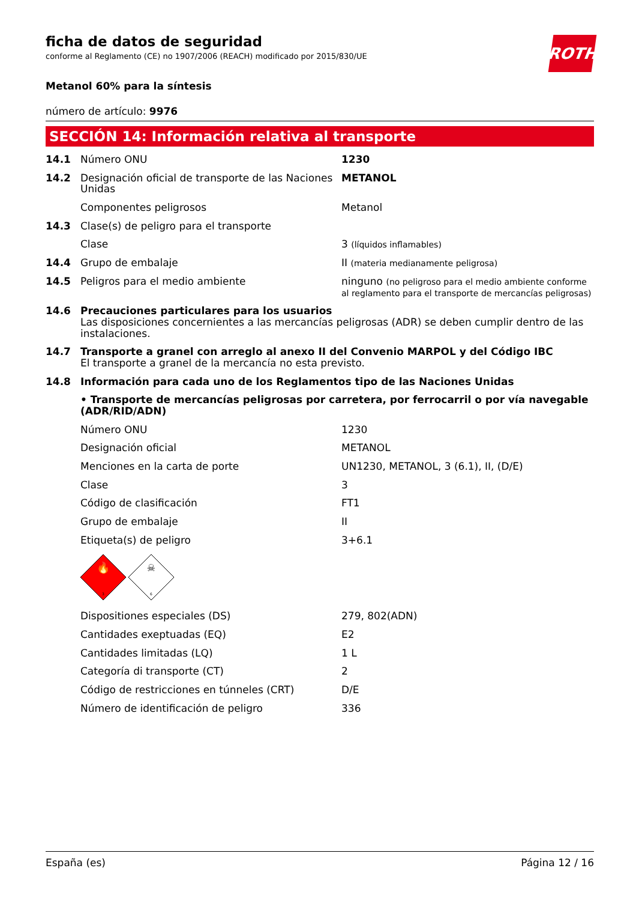ROTH
ficha de datos de seguridad
conforme al Reglamento (CE) no 1907/2006 (REACH) modificado por 2015/830/UE
Metanol 60% para la síntesis
número de artículo: 9976
SECCIÓN 14: Información relativa al transporte
| 14.1 | Número ONU | 1230 |
| 14.2 | Designación oficial de transporte de las Naciones Unidas | METANOL |
| | Componentes peligrosos | Metanol |
| 14.3 | Clase(s) de peligro para el transporte | |
| | Clase | 3 (líquidos inflamables) |
| 14.4 | Grupo de embalaje | II (materia medianamente peligrosa) |
| 14.5 | Peligros para el medio ambiente | ninguno (no peligroso para el medio ambiente conforme al reglamento para el transporte de mercancías peligrosas) |
| 14.6 | Precauciones particulares para los usuarios Las disposiciones concernientes a las mercancías peligrosas (ADR) se deben cumplir dentro de las instalaciones. | |
| 14.7 | Transporte a granel con arreglo al anexo II del Convenio MARPOL y del Código IBC El transporte a granel de la mercancía no esta previsto. | |
| 14.8 | Información para cada uno de los Reglamentos tipo de las Naciones Unidas | |
| | • Transporte de mercancías peligrosas por carretera, por ferrocarril o por vía navegable (ADR/RID/ADN) | |
| | Número ONU | 1230 |
| | Designación oficial | METANOL |
| | Menciones en la carta de porte | UN1230, METANOL, 3 (6.1), II, (D/E) |
| | Clase | 3 |
| | Código de clasificación | FT1 |
| | Grupo de embalaje | II |
| | Etiqueta(s) de peligro | 3+6.1 |
| | 🔥 3 ☠ 6 | |
| | Dispositiones especiales (DS) | 279, 802(ADN) |
| | Cantidades exeptuadas (EQ) | E2 |
| | Cantidades limitadas (LQ) | 1 L |
| | Categoría di transporte (CT) | 2 |
| | Código de restricciones en túnneles (CRT) | D/E |
| | Número de identificación de peligro | 336 |
España (es) Página 12 / 16